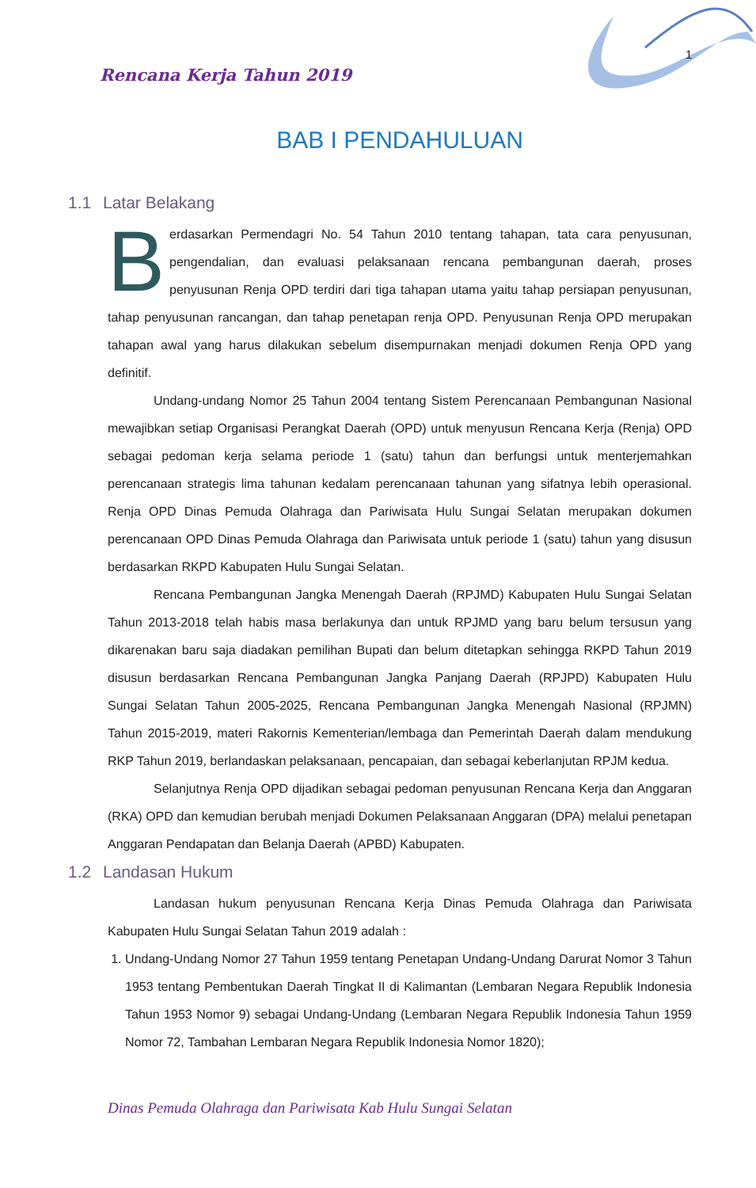1
Rencana Kerja Tahun 2019
BAB I PENDAHULUAN
1.1 Latar Belakang
Berdasarkan Permendagri No. 54 Tahun 2010 tentang tahapan, tata cara penyusunan, pengendalian, dan evaluasi pelaksanaan rencana pembangunan daerah, proses penyusunan Renja OPD terdiri dari tiga tahapan utama yaitu tahap persiapan penyusunan, tahap penyusunan rancangan, dan tahap penetapan renja OPD. Penyusunan Renja OPD merupakan tahapan awal yang harus dilakukan sebelum disempurnakan menjadi dokumen Renja OPD yang definitif.
Undang-undang Nomor 25 Tahun 2004 tentang Sistem Perencanaan Pembangunan Nasional mewajibkan setiap Organisasi Perangkat Daerah (OPD) untuk menyusun Rencana Kerja (Renja) OPD sebagai pedoman kerja selama periode 1 (satu) tahun dan berfungsi untuk menterjemahkan perencanaan strategis lima tahunan kedalam perencanaan tahunan yang sifatnya lebih operasional. Renja OPD Dinas Pemuda Olahraga dan Pariwisata Hulu Sungai Selatan merupakan dokumen perencanaan OPD Dinas Pemuda Olahraga dan Pariwisata untuk periode 1 (satu) tahun yang disusun berdasarkan RKPD Kabupaten Hulu Sungai Selatan.
Rencana Pembangunan Jangka Menengah Daerah (RPJMD) Kabupaten Hulu Sungai Selatan Tahun 2013-2018 telah habis masa berlakunya dan untuk RPJMD yang baru belum tersusun yang dikarenakan baru saja diadakan pemilihan Bupati dan belum ditetapkan sehingga RKPD Tahun 2019 disusun berdasarkan Rencana Pembangunan Jangka Panjang Daerah (RPJPD) Kabupaten Hulu Sungai Selatan Tahun 2005-2025, Rencana Pembangunan Jangka Menengah Nasional (RPJMN) Tahun 2015-2019, materi Rakornis Kementerian/lembaga dan Pemerintah Daerah dalam mendukung RKP Tahun 2019, berlandaskan pelaksanaan, pencapaian, dan sebagai keberlanjutan RPJM kedua.
Selanjutnya Renja OPD dijadikan sebagai pedoman penyusunan Rencana Kerja dan Anggaran (RKA) OPD dan kemudian berubah menjadi Dokumen Pelaksanaan Anggaran (DPA) melalui penetapan Anggaran Pendapatan dan Belanja Daerah (APBD) Kabupaten.
1.2 Landasan Hukum
Landasan hukum penyusunan Rencana Kerja Dinas Pemuda Olahraga dan Pariwisata Kabupaten Hulu Sungai Selatan Tahun 2019 adalah :
1. Undang-Undang Nomor 27 Tahun 1959 tentang Penetapan Undang-Undang Darurat Nomor 3 Tahun 1953 tentang Pembentukan Daerah Tingkat II di Kalimantan (Lembaran Negara Republik Indonesia Tahun 1953 Nomor 9) sebagai Undang-Undang (Lembaran Negara Republik Indonesia Tahun 1959 Nomor 72, Tambahan Lembaran Negara Republik Indonesia Nomor 1820);
Dinas Pemuda Olahraga dan Pariwisata Kab Hulu Sungai Selatan